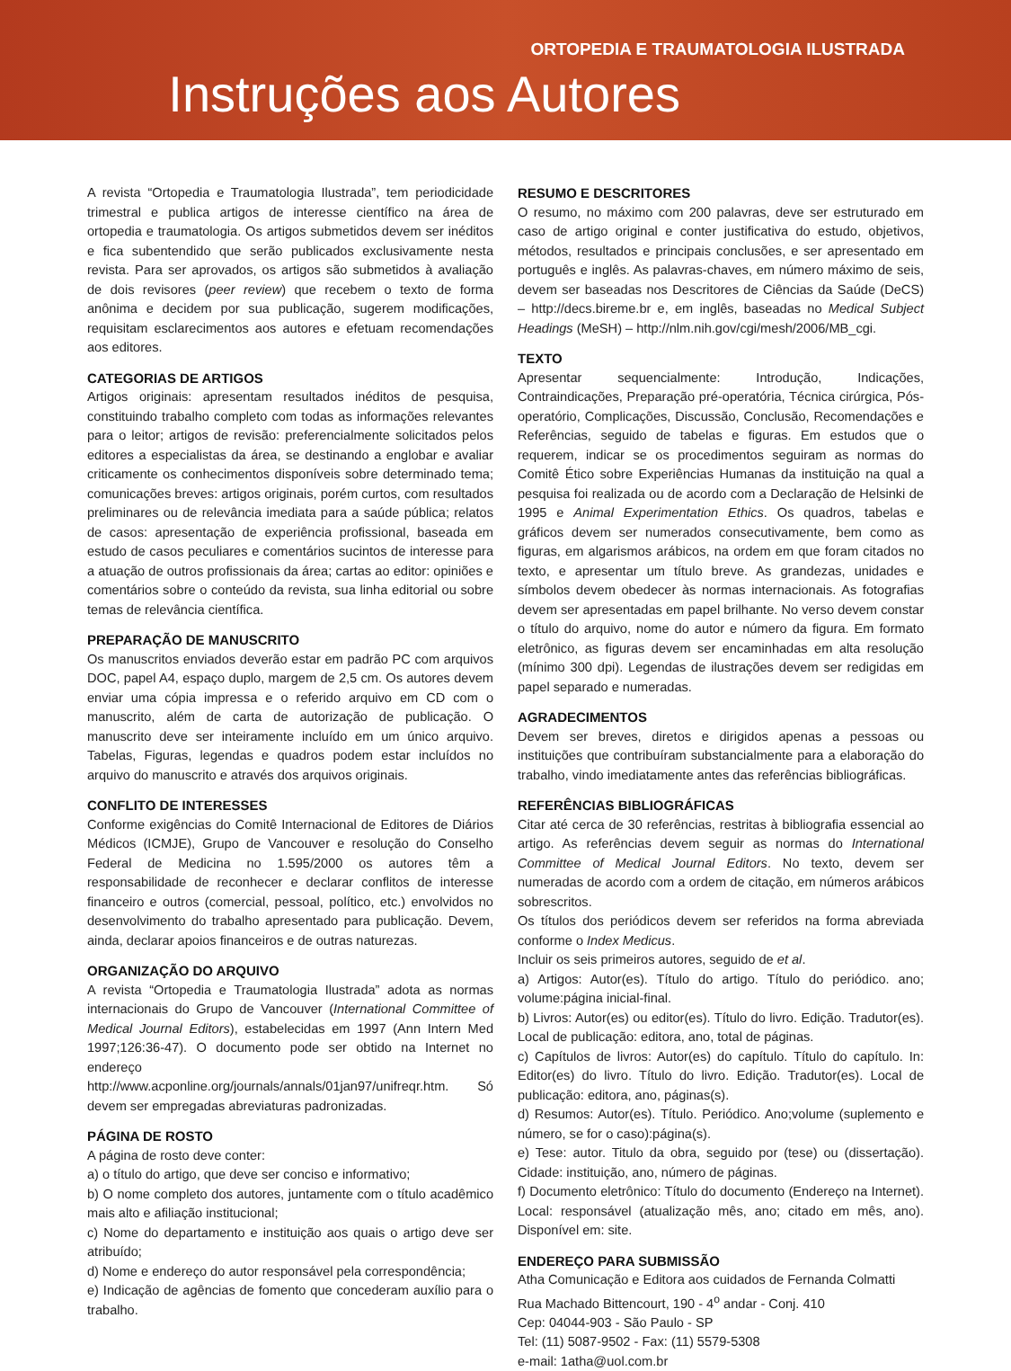ORTOPEDIA E TRAUMATOLOGIA ILUSTRADA
Instruções aos Autores
A revista “Ortopedia e Traumatologia Ilustrada”, tem periodicidade trimestral e publica artigos de interesse científico na área de ortopedia e traumatologia. Os artigos submetidos devem ser inéditos e fica subentendido que serão publicados exclusivamente nesta revista. Para ser aprovados, os artigos são submetidos à avaliação de dois revisores (peer review) que recebem o texto de forma anônima e decidem por sua publicação, sugerem modificações, requisitam esclarecimentos aos autores e efetuam recomendações aos editores.
CATEGORIAS DE ARTIGOS
Artigos originais: apresentam resultados inéditos de pesquisa, constituindo trabalho completo com todas as informações relevantes para o leitor; artigos de revisão: preferencialmente solicitados pelos editores a especialistas da área, se destinando a englobar e avaliar criticamente os conhecimentos disponíveis sobre determinado tema; comunicações breves: artigos originais, porém curtos, com resultados preliminares ou de relevância imediata para a saúde pública; relatos de casos: apresentação de experiência profissional, baseada em estudo de casos peculiares e comentários sucintos de interesse para a atuação de outros profissionais da área; cartas ao editor: opiniões e comentários sobre o conteúdo da revista, sua linha editorial ou sobre temas de relevância científica.
PREPARAÇÃO DE MANUSCRITO
Os manuscritos enviados deverão estar em padrão PC com arquivos DOC, papel A4, espaço duplo, margem de 2,5 cm. Os autores devem enviar uma cópia impressa e o referido arquivo em CD com o manuscrito, além de carta de autorização de publicação. O manuscrito deve ser inteiramente incluído em um único arquivo. Tabelas, Figuras, legendas e quadros podem estar incluídos no arquivo do manuscrito e através dos arquivos originais.
CONFLITO DE INTERESSES
Conforme exigências do Comitê Internacional de Editores de Diários Médicos (ICMJE), Grupo de Vancouver e resolução do Conselho Federal de Medicina no 1.595/2000 os autores têm a responsabilidade de reconhecer e declarar conflitos de interesse financeiro e outros (comercial, pessoal, político, etc.) envolvidos no desenvolvimento do trabalho apresentado para publicação. Devem, ainda, declarar apoios financeiros e de outras naturezas.
ORGANIZAÇÃO DO ARQUIVO
A revista “Ortopedia e Traumatologia Ilustrada” adota as normas internacionais do Grupo de Vancouver (International Committee of Medical Journal Editors), estabelecidas em 1997 (Ann Intern Med 1997;126:36-47). O documento pode ser obtido na Internet no endereço http://www.acponline.org/journals/annals/01jan97/unifreqr.htm. Só devem ser empregadas abreviaturas padronizadas.
PÁGINA DE ROSTO
A página de rosto deve conter:
a) o título do artigo, que deve ser conciso e informativo;
b) O nome completo dos autores, juntamente com o título acadêmico mais alto e afiliação institucional;
c) Nome do departamento e instituição aos quais o artigo deve ser atribuído;
d) Nome e endereço do autor responsável pela correspondência;
e) Indicação de agências de fomento que concederam auxílio para o trabalho.
RESUMO E DESCRITORES
O resumo, no máximo com 200 palavras, deve ser estruturado em caso de artigo original e conter justificativa do estudo, objetivos, métodos, resultados e principais conclusões, e ser apresentado em português e inglês. As palavras-chaves, em número máximo de seis, devem ser baseadas nos Descritores de Ciências da Saúde (DeCS) – http://decs.bireme.br e, em inglês, baseadas no Medical Subject Headings (MeSH) – http://nlm.nih.gov/cgi/mesh/2006/MB_cgi.
TEXTO
Apresentar sequencialmente: Introdução, Indicações, Contraindicações, Preparação pré-operatória, Técnica cirúrgica, Pós-operatório, Complicações, Discussão, Conclusão, Recomendações e Referências, seguido de tabelas e figuras. Em estudos que o requerem, indicar se os procedimentos seguiram as normas do Comitê Ético sobre Experiências Humanas da instituição na qual a pesquisa foi realizada ou de acordo com a Declaração de Helsinki de 1995 e Animal Experimentation Ethics. Os quadros, tabelas e gráficos devem ser numerados consecutivamente, bem como as figuras, em algarismos arábicos, na ordem em que foram citados no texto, e apresentar um título breve. As grandezas, unidades e símbolos devem obedecer às normas internacionais. As fotografias devem ser apresentadas em papel brilhante. No verso devem constar o título do arquivo, nome do autor e número da figura. Em formato eletrônico, as figuras devem ser encaminhadas em alta resolução (mínimo 300 dpi). Legendas de ilustrações devem ser redigidas em papel separado e numeradas.
AGRADECIMENTOS
Devem ser breves, diretos e dirigidos apenas a pessoas ou instituições que contribuíram substancialmente para a elaboração do trabalho, vindo imediatamente antes das referências bibliográficas.
REFERÊNCIAS BIBLIOGRÁFICAS
Citar até cerca de 30 referências, restritas à bibliografia essencial ao artigo. As referências devem seguir as normas do International Committee of Medical Journal Editors. No texto, devem ser numeradas de acordo com a ordem de citação, em números arábicos sobrescritos.
Os títulos dos periódicos devem ser referidos na forma abreviada conforme o Index Medicus.
Incluir os seis primeiros autores, seguido de et al.
a) Artigos: Autor(es). Título do artigo. Título do periódico. ano; volume:página inicial-final.
b) Livros: Autor(es) ou editor(es). Título do livro. Edição. Tradutor(es). Local de publicação: editora, ano, total de páginas.
c) Capítulos de livros: Autor(es) do capítulo. Título do capítulo. In: Editor(es) do livro. Título do livro. Edição. Tradutor(es). Local de publicação: editora, ano, páginas(s).
d) Resumos: Autor(es). Título. Periódico. Ano;volume (suplemento e número, se for o caso):página(s).
e) Tese: autor. Titulo da obra, seguido por (tese) ou (dissertação). Cidade: instituição, ano, número de páginas.
f) Documento eletrônico: Título do documento (Endereço na Internet). Local: responsável (atualização mês, ano; citado em mês, ano). Disponível em: site.
ENDEREÇO PARA SUBMISSÃO
Atha Comunicação e Editora aos cuidados de Fernanda Colmatti
Rua Machado Bittencourt, 190 - 4<sup>o</sup> andar - Conj. 410
Cep: 04044-903 - São Paulo - SP
Tel: (11) 5087-9502 - Fax: (11) 5579-5308
e-mail: 1atha@uol.com.br